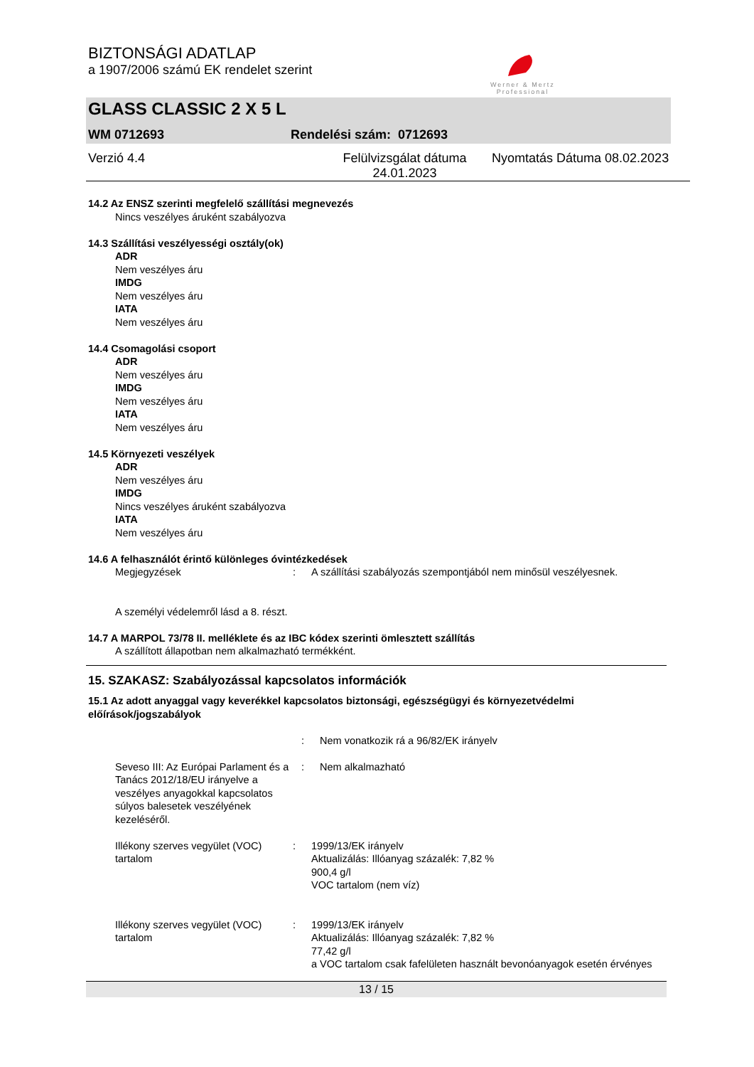BIZTONSÁGI ADATLAP
a 1907/2006 számú EK rendelet szerint
Werner & Mertz
Professional
GLASS CLASSIC 2 X 5 L
WM 0712693 Rendelési szám: 0712693
Verzió 4.4 Felülvizsgálat dátuma 24.01.2023 Nyomtatás Dátuma 08.02.2023
14.2 Az ENSZ szerinti megfelelő szállítási megnevezés
Nincs veszélyes áruként szabályozva
14.3 Szállítási veszélyességi osztály(ok)
ADR
Nem veszélyes áru
IMDG
Nem veszélyes áru
IATA
Nem veszélyes áru
14.4 Csomagolási csoport
ADR
Nem veszélyes áru
IMDG
Nem veszélyes áru
IATA
Nem veszélyes áru
14.5 Környezeti veszélyek
ADR
Nem veszélyes áru
IMDG
Nincs veszélyes áruként szabályozva
IATA
Nem veszélyes áru
14.6 A felhasználót érintő különleges óvintézkedések
Megjegyzések: A szállítási szabályozás szempontjából nem minősül veszélyesnek.
A személyi védelemről lásd a 8. részt.
14.7 A MARPOL 73/78 II. melléklete és az IBC kódex szerinti ömlesztett szállítás
A szállított állapotban nem alkalmazható termékként.
15. SZAKASZ: Szabályozással kapcsolatos információk
15.1 Az adott anyaggal vagy keverékkel kapcsolatos biztonsági, egészségügyi és környezetvédelmi előírások/jogszabályok
: Nem vonatkozik rá a 96/82/EK irányelv
Seveso III: Az Európai Parlament és a Tanács 2012/18/EU irányelve a veszélyes anyagokkal kapcsolatos súlyos balesetek veszélyének kezeléséről.: Nem alkalmazható
Illékony szerves vegyület (VOC) tartalom: 1999/13/EK irányelv
Aktualizálás: Illóanyag százalék: 7,82 %
900,4 g/l
VOC tartalom (nem víz)
Illékony szerves vegyület (VOC) tartalom: 1999/13/EK irányelv
Aktualizálás: Illóanyag százalék: 7,82 %
77,42 g/l
a VOC tartalom csak fafelületen használt bevonóanyagok esetén érvényes
13 / 15